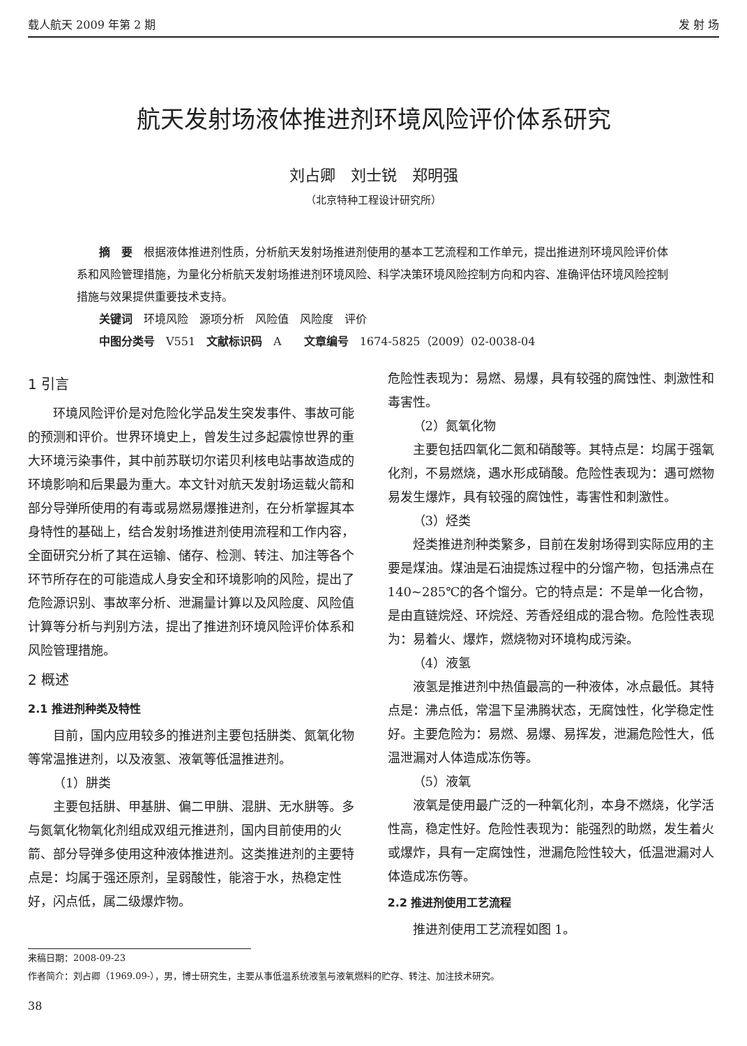载人航天 2009 年第 2 期 发 射 场
航天发射场液体推进剂环境风险评价体系研究
刘占卿　刘士锐　郑明强
（北京特种工程设计研究所）
摘　要　根据液体推进剂性质，分析航天发射场推进剂使用的基本工艺流程和工作单元，提出推进剂环境风险评价体系和风险管理措施，为量化分析航天发射场推进剂环境风险、科学决策环境风险控制方向和内容、准确评估环境风险控制措施与效果提供重要技术支持。
关键词　环境风险　源项分析　风险值　风险度　评价
中图分类号　V551　文献标识码　A　　文章编号　1674-5825（2009）02-0038-04
1 引言
环境风险评价是对危险化学品发生突发事件、事故可能的预测和评价。世界环境史上，曾发生过多起震惊世界的重大环境污染事件，其中前苏联切尔诺贝利核电站事故造成的环境影响和后果最为重大。本文针对航天发射场运载火箭和部分导弹所使用的有毒或易燃易爆推进剂，在分析掌握其本身特性的基础上，结合发射场推进剂使用流程和工作内容，全面研究分析了其在运输、储存、检测、转注、加注等各个环节所存在的可能造成人身安全和环境影响的风险，提出了危险源识别、事故率分析、泄漏量计算以及风险度、风险值计算等分析与判别方法，提出了推进剂环境风险评价体系和风险管理措施。
2 概述
2.1 推进剂种类及特性
目前，国内应用较多的推进剂主要包括肼类、氮氧化物等常温推进剂，以及液氢、液氧等低温推进剂。
（1）肼类
主要包括肼、甲基肼、偏二甲肼、混肼、无水肼等。多与氮氧化物氧化剂组成双组元推进剂，国内目前使用的火箭、部分导弹多使用这种液体推进剂。这类推进剂的主要特点是：均属于强还原剂，呈弱酸性，能溶于水，热稳定性好，闪点低，属二级爆炸物。
危险性表现为：易燃、易爆，具有较强的腐蚀性、刺激性和毒害性。
（2）氮氧化物
主要包括四氧化二氮和硝酸等。其特点是：均属于强氧化剂，不易燃烧，遇水形成硝酸。危险性表现为：遇可燃物易发生爆炸，具有较强的腐蚀性，毒害性和刺激性。
（3）烃类
烃类推进剂种类繁多，目前在发射场得到实际应用的主要是煤油。煤油是石油提炼过程中的分馏产物，包括沸点在 140~285℃的各个馏分。它的特点是：不是单一化合物，是由直链烷烃、环烷烃、芳香烃组成的混合物。危险性表现为：易着火、爆炸，燃烧物对环境构成污染。
（4）液氢
液氢是推进剂中热值最高的一种液体，冰点最低。其特点是：沸点低，常温下呈沸腾状态，无腐蚀性，化学稳定性好。主要危险为：易燃、易爆、易挥发，泄漏危险性大，低温泄漏对人体造成冻伤等。
（5）液氧
液氧是使用最广泛的一种氧化剂，本身不燃烧，化学活性高，稳定性好。危险性表现为：能强烈的助燃，发生着火或爆炸，具有一定腐蚀性，泄漏危险性较大，低温泄漏对人体造成冻伤等。
2.2 推进剂使用工艺流程
推进剂使用工艺流程如图 1。
来稿日期：2008-09-23
作者简介：刘占卿（1969.09-），男，博士研究生，主要从事低温系统液氢与液氧燃料的贮存、转注、加注技术研究。
38